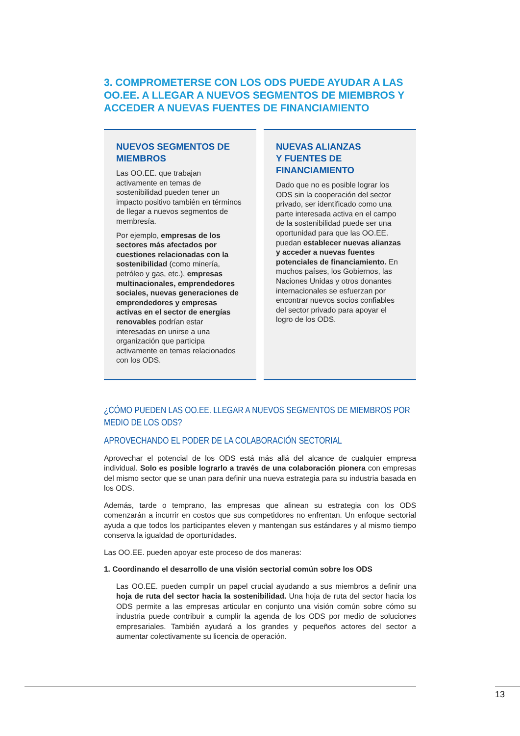3. COMPROMETERSE CON LOS ODS PUEDE AYUDAR A LAS OO.EE. A LLEGAR A NUEVOS SEGMENTOS DE MIEMBROS Y ACCEDER A NUEVAS FUENTES DE FINANCIAMIENTO
NUEVOS SEGMENTOS DE MIEMBROS
Las OO.EE. que trabajan activamente en temas de sostenibilidad pueden tener un impacto positivo también en términos de llegar a nuevos segmentos de membresía.
Por ejemplo, empresas de los sectores más afectados por cuestiones relacionadas con la sostenibilidad (como minería, petróleo y gas, etc.), empresas multinacionales, emprendedores sociales, nuevas generaciones de emprendedores y empresas activas en el sector de energías renovables podrían estar interesadas en unirse a una organización que participa activamente en temas relacionados con los ODS.
NUEVAS ALIANZAS
Y FUENTES DE
FINANCIAMIENTO
Dado que no es posible lograr los ODS sin la cooperación del sector privado, ser identificado como una parte interesada activa en el campo de la sostenibilidad puede ser una oportunidad para que las OO.EE. puedan establecer nuevas alianzas y acceder a nuevas fuentes potenciales de financiamiento. En muchos países, los Gobiernos, las Naciones Unidas y otros donantes internacionales se esfuerzan por encontrar nuevos socios confiables del sector privado para apoyar el logro de los ODS.
¿CÓMO PUEDEN LAS OO.EE. LLEGAR A NUEVOS SEGMENTOS DE MIEMBROS POR MEDIO DE LOS ODS?
APROVECHANDO EL PODER DE LA COLABORACIÓN SECTORIAL
Aprovechar el potencial de los ODS está más allá del alcance de cualquier empresa individual. Solo es posible lograrlo a través de una colaboración pionera con empresas del mismo sector que se unan para definir una nueva estrategia para su industria basada en los ODS.
Además, tarde o temprano, las empresas que alinean su estrategia con los ODS comenzarán a incurrir en costos que sus competidores no enfrentan. Un enfoque sectorial ayuda a que todos los participantes eleven y mantengan sus estándares y al mismo tiempo conserva la igualdad de oportunidades.
Las OO.EE. pueden apoyar este proceso de dos maneras:
1. Coordinando el desarrollo de una visión sectorial común sobre los ODS
Las OO.EE. pueden cumplir un papel crucial ayudando a sus miembros a definir una hoja de ruta del sector hacia la sostenibilidad. Una hoja de ruta del sector hacia los ODS permite a las empresas articular en conjunto una visión común sobre cómo su industria puede contribuir a cumplir la agenda de los ODS por medio de soluciones empresariales. También ayudará a los grandes y pequeños actores del sector a aumentar colectivamente su licencia de operación.
13